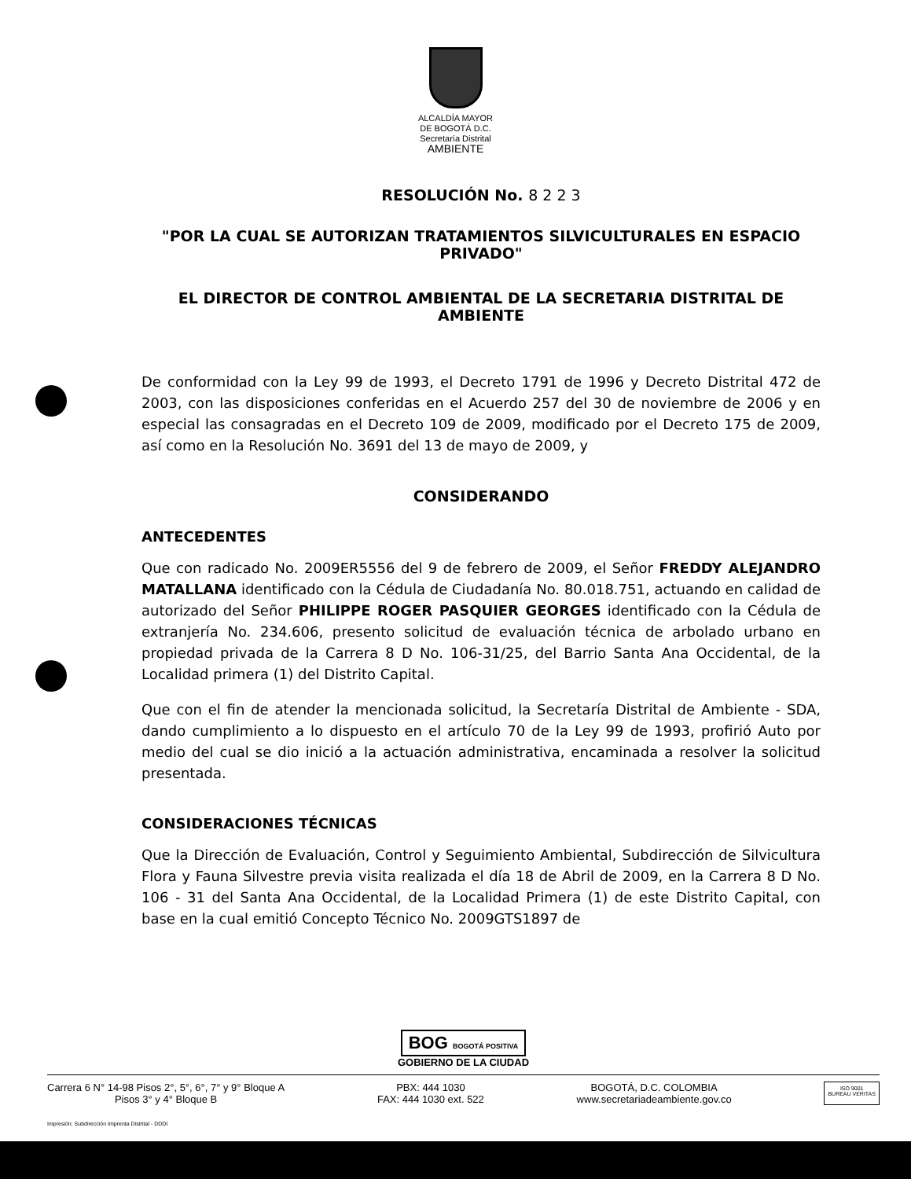ALCALDÍA MAYOR
DE BOGOTÁ D.C.
Secretaría Distrital
AMBIENTE
RESOLUCIÓN No. 8 2 2 3
"POR LA CUAL SE AUTORIZAN TRATAMIENTOS SILVICULTURALES EN ESPACIO PRIVADO"
EL DIRECTOR DE CONTROL AMBIENTAL DE LA SECRETARIA DISTRITAL DE AMBIENTE
De conformidad con la Ley 99 de 1993, el Decreto 1791 de 1996 y Decreto Distrital 472 de 2003, con las disposiciones conferidas en el Acuerdo 257 del 30 de noviembre de 2006 y en especial las consagradas en el Decreto 109 de 2009, modificado por el Decreto 175 de 2009, así como en la Resolución No. 3691 del 13 de mayo de 2009, y
CONSIDERANDO
ANTECEDENTES
Que con radicado No. 2009ER5556 del 9 de febrero de 2009, el Señor FREDDY ALEJANDRO MATALLANA identificado con la Cédula de Ciudadanía No. 80.018.751, actuando en calidad de autorizado del Señor PHILIPPE ROGER PASQUIER GEORGES identificado con la Cédula de extranjería No. 234.606, presento solicitud de evaluación técnica de arbolado urbano en propiedad privada de la Carrera 8 D No. 106-31/25, del Barrio Santa Ana Occidental, de la Localidad primera (1) del Distrito Capital.
Que con el fin de atender la mencionada solicitud, la Secretaría Distrital de Ambiente - SDA, dando cumplimiento a lo dispuesto en el artículo 70 de la Ley 99 de 1993, profirió Auto por medio del cual se dio inició a la actuación administrativa, encaminada a resolver la solicitud presentada.
CONSIDERACIONES TÉCNICAS
Que la Dirección de Evaluación, Control y Seguimiento Ambiental, Subdirección de Silvicultura Flora y Fauna Silvestre previa visita realizada el día 18 de Abril de 2009, en la Carrera 8 D No. 106 - 31 del Santa Ana Occidental, de la Localidad Primera (1) de este Distrito Capital, con base en la cual emitió Concepto Técnico No. 2009GTS1897 de
BOG BOGOTÁ POSITIVA
GOBIERNO DE LA CIUDAD
Carrera 6 N° 14-98 Pisos 2°, 5°, 6°, 7° y 9° Bloque A
Pisos 3° y 4° Bloque B
PBX: 444 1030
FAX: 444 1030 ext. 522
BOGOTÁ, D.C. COLOMBIA
www.secretariadeambiente.gov.co
ISO 9001
BUREAU VERITAS
Impresión: Subdirección Imprenta Distrital - DDDI